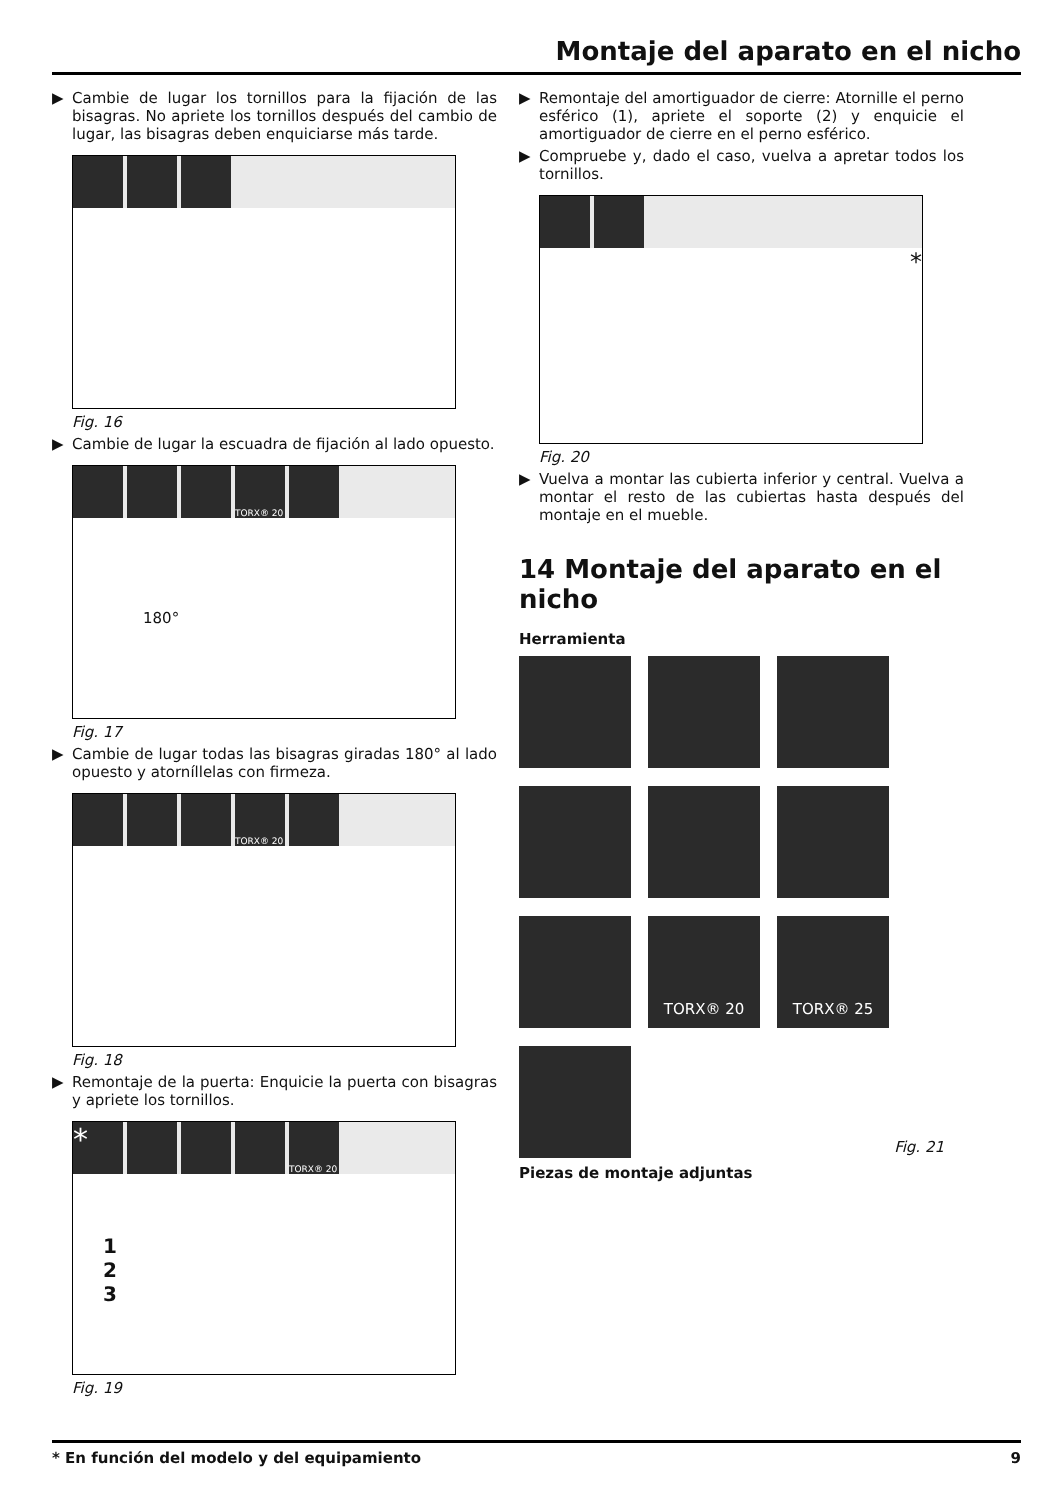Montaje del aparato en el nicho
▶ Cambie de lugar los tornillos para la fijación de las bisagras. No apriete los tornillos después del cambio de lugar, las bisagras deben enquiciarse más tarde.
Fig. 16
▶ Cambie de lugar la escuadra de fijación al lado opuesto.
TORX® 20
180°
Fig. 17
▶ Cambie de lugar todas las bisagras giradas 180° al lado opuesto y atorníllelas con firmeza.
TORX® 20
Fig. 18
▶ Remontaje de la puerta: Enquicie la puerta con bisagras y apriete los tornillos.
*
TORX® 20
1
2
3
Fig. 19
▶ Remontaje del amortiguador de cierre: Atornille el perno esférico (1), apriete el soporte (2) y enquicie el amortiguador de cierre en el perno esférico.
▶ Compruebe y, dado el caso, vuelva a apretar todos los tornillos.
*
Fig. 20
▶ Vuelva a montar las cubierta inferior y central. Vuelva a montar el resto de las cubiertas hasta después del montaje en el mueble.
14 Montaje del aparato en el nicho
Herramienta
TORX® 20
TORX® 25
Fig. 21
Piezas de montaje adjuntas
* En función del modelo y del equipamiento 9